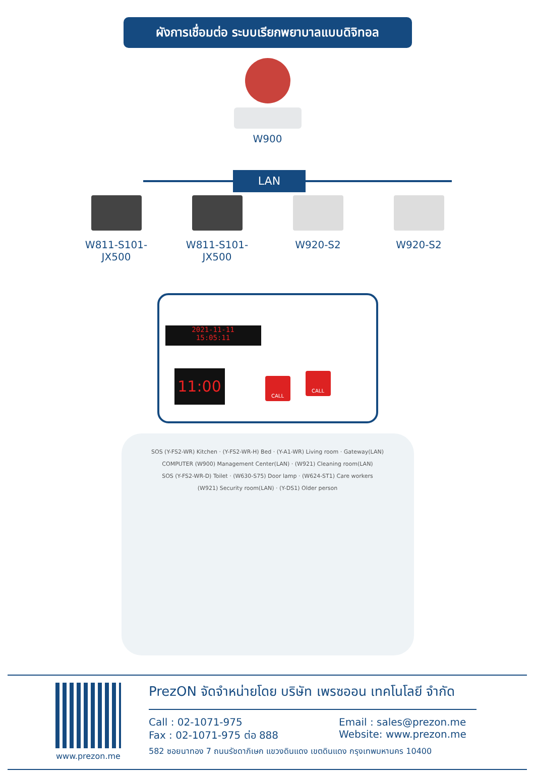ผังการเชื่อมต่อ ระบบเรียกพยาบาลแบบดิจิทอล
W900
LAN
W811-S101-JX500 W811-S101-JX500 W920-S2 W920-S2
2021-11-11
15:05:11
11:00 CALL
CALL
SOS (Y-FS2-WR) Kitchen · (Y-FS2-WR-H) Bed · (Y-A1-WR) Living room · Gateway(LAN)
COMPUTER (W900) Management Center(LAN) · (W921) Cleaning room(LAN)
SOS (Y-FS2-WR-D) Toilet · (W630-S75) Door lamp · (W624-ST1) Care workers
(W921) Security room(LAN) · (Y-DS1) Older person
www.prezon.me
PrezON จัดจำหน่ายโดย บริษัท เพรซออน เทคโนโลยี จำกัด
Call : 02-1071-975
Fax : 02-1071-975 ต่อ 888
Email : sales@prezon.me
Website: www.prezon.me
582 ซอยนาทอง 7 ถนนรัชดาภิเษก แขวงดินแดง เขตดินแดง กรุงเทพมหานคร 10400